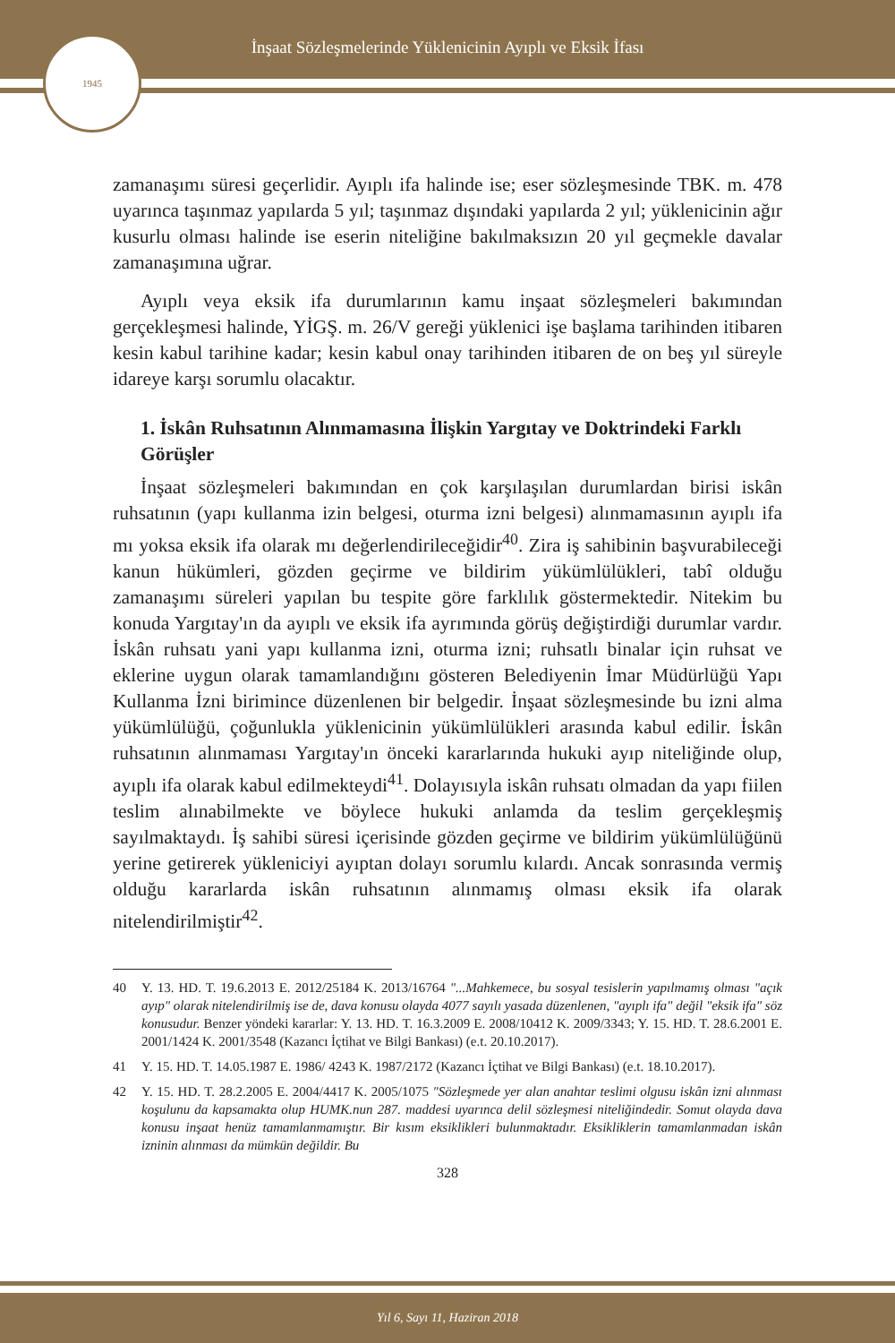İnşaat Sözleşmelerinde Yüklenicinin Ayıplı ve Eksik İfası
1945
zamanaşımı süresi geçerlidir. Ayıplı ifa halinde ise; eser sözleşmesinde TBK. m. 478 uyarınca taşınmaz yapılarda 5 yıl; taşınmaz dışındaki yapılarda 2 yıl; yüklenicinin ağır kusurlu olması halinde ise eserin niteliğine bakılmaksızın 20 yıl geçmekle davalar zamanaşımına uğrar.
Ayıplı veya eksik ifa durumlarının kamu inşaat sözleşmeleri bakımından gerçekleşmesi halinde, YİGŞ. m. 26/V gereği yüklenici işe başlama tarihinden itibaren kesin kabul tarihine kadar; kesin kabul onay tarihinden itibaren de on beş yıl süreyle idareye karşı sorumlu olacaktır.
1. İskân Ruhsatının Alınmamasına İlişkin Yargıtay ve Doktrindeki Farklı Görüşler
İnşaat sözleşmeleri bakımından en çok karşılaşılan durumlardan birisi iskân ruhsatının (yapı kullanma izin belgesi, oturma izni belgesi) alınmamasının ayıplı ifa mı yoksa eksik ifa olarak mı değerlendirileceğidir<sup>40</sup>. Zira iş sahibinin başvurabileceği kanun hükümleri, gözden geçirme ve bildirim yükümlülükleri, tabî olduğu zamanaşımı süreleri yapılan bu tespite göre farklılık göstermektedir. Nitekim bu konuda Yargıtay'ın da ayıplı ve eksik ifa ayrımında görüş değiştirdiği durumlar vardır. İskân ruhsatı yani yapı kullanma izni, oturma izni; ruhsatlı binalar için ruhsat ve eklerine uygun olarak tamamlandığını gösteren Belediyenin İmar Müdürlüğü Yapı Kullanma İzni birimince düzenlenen bir belgedir. İnşaat sözleşmesinde bu izni alma yükümlülüğü, çoğunlukla yüklenicinin yükümlülükleri arasında kabul edilir. İskân ruhsatının alınmaması Yargıtay'ın önceki kararlarında hukuki ayıp niteliğinde olup, ayıplı ifa olarak kabul edilmekteydi<sup>41</sup>. Dolayısıyla iskân ruhsatı olmadan da yapı fiilen teslim alınabilmekte ve böylece hukuki anlamda da teslim gerçekleşmiş sayılmaktaydı. İş sahibi süresi içerisinde gözden geçirme ve bildirim yükümlülüğünü yerine getirerek yükleniciyi ayıptan dolayı sorumlu kılardı. Ancak sonrasında vermiş olduğu kararlarda iskân ruhsatının alınmamış olması eksik ifa olarak nitelendirilmiştir<sup>42</sup>.
40 Y. 13. HD. T. 19.6.2013 E. 2012/25184 K. 2013/16764 "...Mahkemece, bu sosyal tesislerin yapılmamış olması "açık ayıp" olarak nitelendirilmiş ise de, dava konusu olayda 4077 sayılı yasada düzenlenen, "ayıplı ifa" değil "eksik ifa" söz konusudur. Benzer yöndeki kararlar: Y. 13. HD. T. 16.3.2009 E. 2008/10412 K. 2009/3343; Y. 15. HD. T. 28.6.2001 E. 2001/1424 K. 2001/3548 (Kazancı İçtihat ve Bilgi Bankası) (e.t. 20.10.2017).
41 Y. 15. HD. T. 14.05.1987 E. 1986/ 4243 K. 1987/2172 (Kazancı İçtihat ve Bilgi Bankası) (e.t. 18.10.2017).
42 Y. 15. HD. T. 28.2.2005 E. 2004/4417 K. 2005/1075 "Sözleşmede yer alan anahtar teslimi olgusu iskân izni alınması koşulunu da kapsamakta olup HUMK.nun 287. maddesi uyarınca delil sözleşmesi niteliğindedir. Somut olayda dava konusu inşaat henüz tamamlanmamıştır. Bir kısım eksiklikleri bulunmaktadır. Eksikliklerin tamamlanmadan iskân izninin alınması da mümkün değildir. Bu
328
Yıl 6, Sayı 11, Haziran 2018